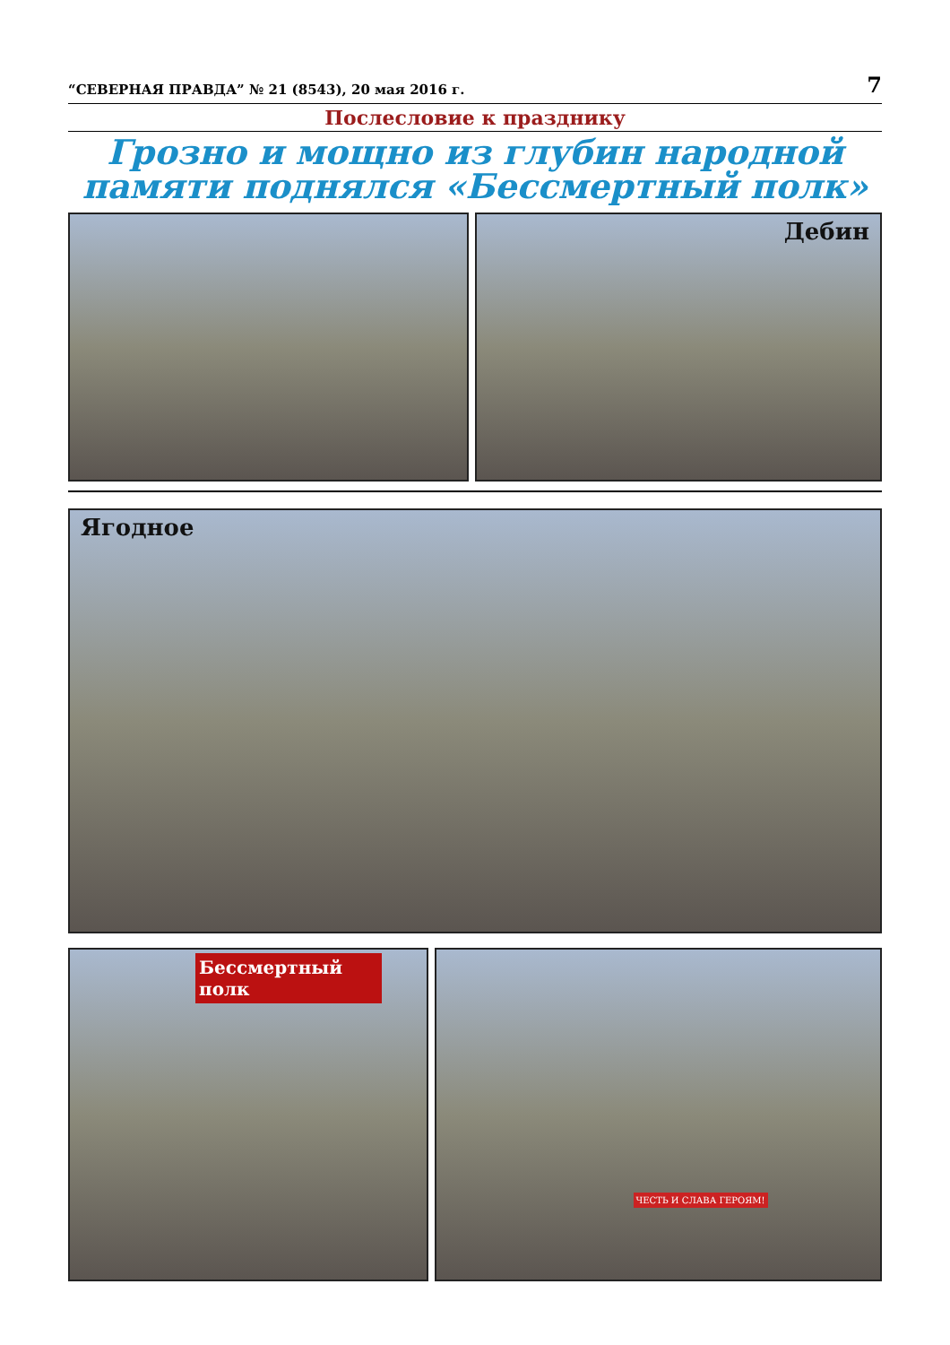“СЕВЕРНАЯ ПРАВДА” № 21 (8543), 20 мая 2016 г. 7
Послесловие к празднику
Грозно и мощно из глубин народной памяти поднялся «Бессмертный полк»
Дебин
Ягодное
Бессмертный полк
ЧЕСТЬ И СЛАВА ГЕРОЯМ!